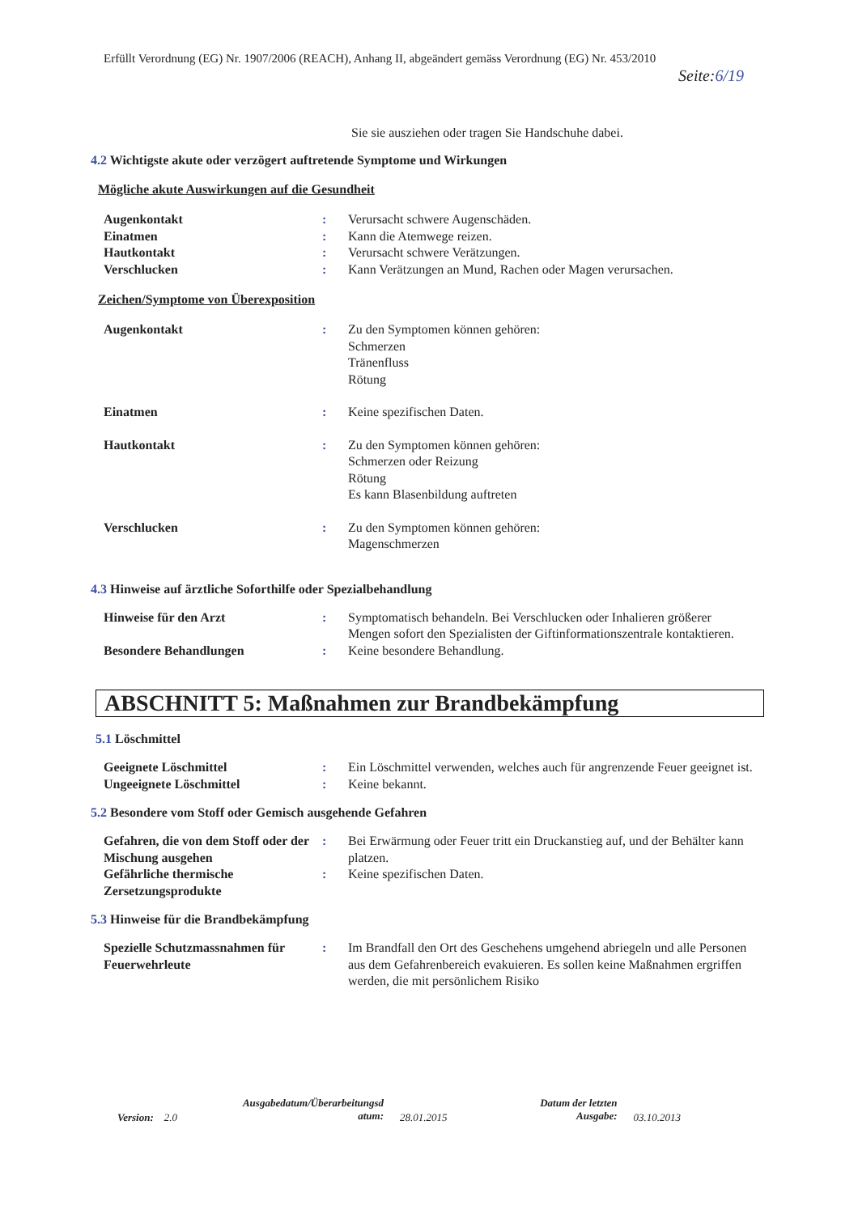Erfüllt Verordnung (EG) Nr. 1907/2006 (REACH), Anhang II, abgeändert gemäss Verordnung (EG) Nr. 453/2010
Seite:6/19
Sie sie ausziehen oder tragen Sie Handschuhe dabei.
4.2 Wichtigste akute oder verzögert auftretende Symptome und Wirkungen
Mögliche akute Auswirkungen auf die Gesundheit
Augenkontakt : Verursacht schwere Augenschäden.
Einatmen : Kann die Atemwege reizen.
Hautkontakt : Verursacht schwere Verätzungen.
Verschlucken : Kann Verätzungen an Mund, Rachen oder Magen verursachen.
Zeichen/Symptome von Überexposition
Augenkontakt : Zu den Symptomen können gehören:
Schmerzen
Tränenfluss
Rötung
Einatmen : Keine spezifischen Daten.
Hautkontakt : Zu den Symptomen können gehören:
Schmerzen oder Reizung
Rötung
Es kann Blasenbildung auftreten
Verschlucken : Zu den Symptomen können gehören:
Magenschmerzen
4.3 Hinweise auf ärztliche Soforthilfe oder Spezialbehandlung
Hinweise für den Arzt : Symptomatisch behandeln. Bei Verschlucken oder Inhalieren größerer Mengen sofort den Spezialisten der Giftinformationszentrale kontaktieren.
Besondere Behandlungen : Keine besondere Behandlung.
ABSCHNITT 5: Maßnahmen zur Brandbekämpfung
5.1 Löschmittel
Geeignete Löschmittel : Ein Löschmittel verwenden, welches auch für angrenzende Feuer geeignet ist.
Ungeeignete Löschmittel : Keine bekannt.
5.2 Besondere vom Stoff oder Gemisch ausgehende Gefahren
Gefahren, die von dem Stoff oder der Mischung ausgehen
: Bei Erwärmung oder Feuer tritt ein Druckanstieg auf, und der Behälter kann platzen.
Gefährliche thermische Zersetzungsprodukte
: Keine spezifischen Daten.
5.3 Hinweise für die Brandbekämpfung
Spezielle Schutzmassnahmen für Feuerwehrleute
: Im Brandfall den Ort des Geschehens umgehend abriegeln und alle Personen aus dem Gefahrenbereich evakuieren. Es sollen keine Maßnahmen ergriffen werden, die mit persönlichem Risiko
Version: 2.0
Ausgabedatum/Überarbeitungsd atum:
28.01.2015
Datum der letzten Ausgabe:
03.10.2013